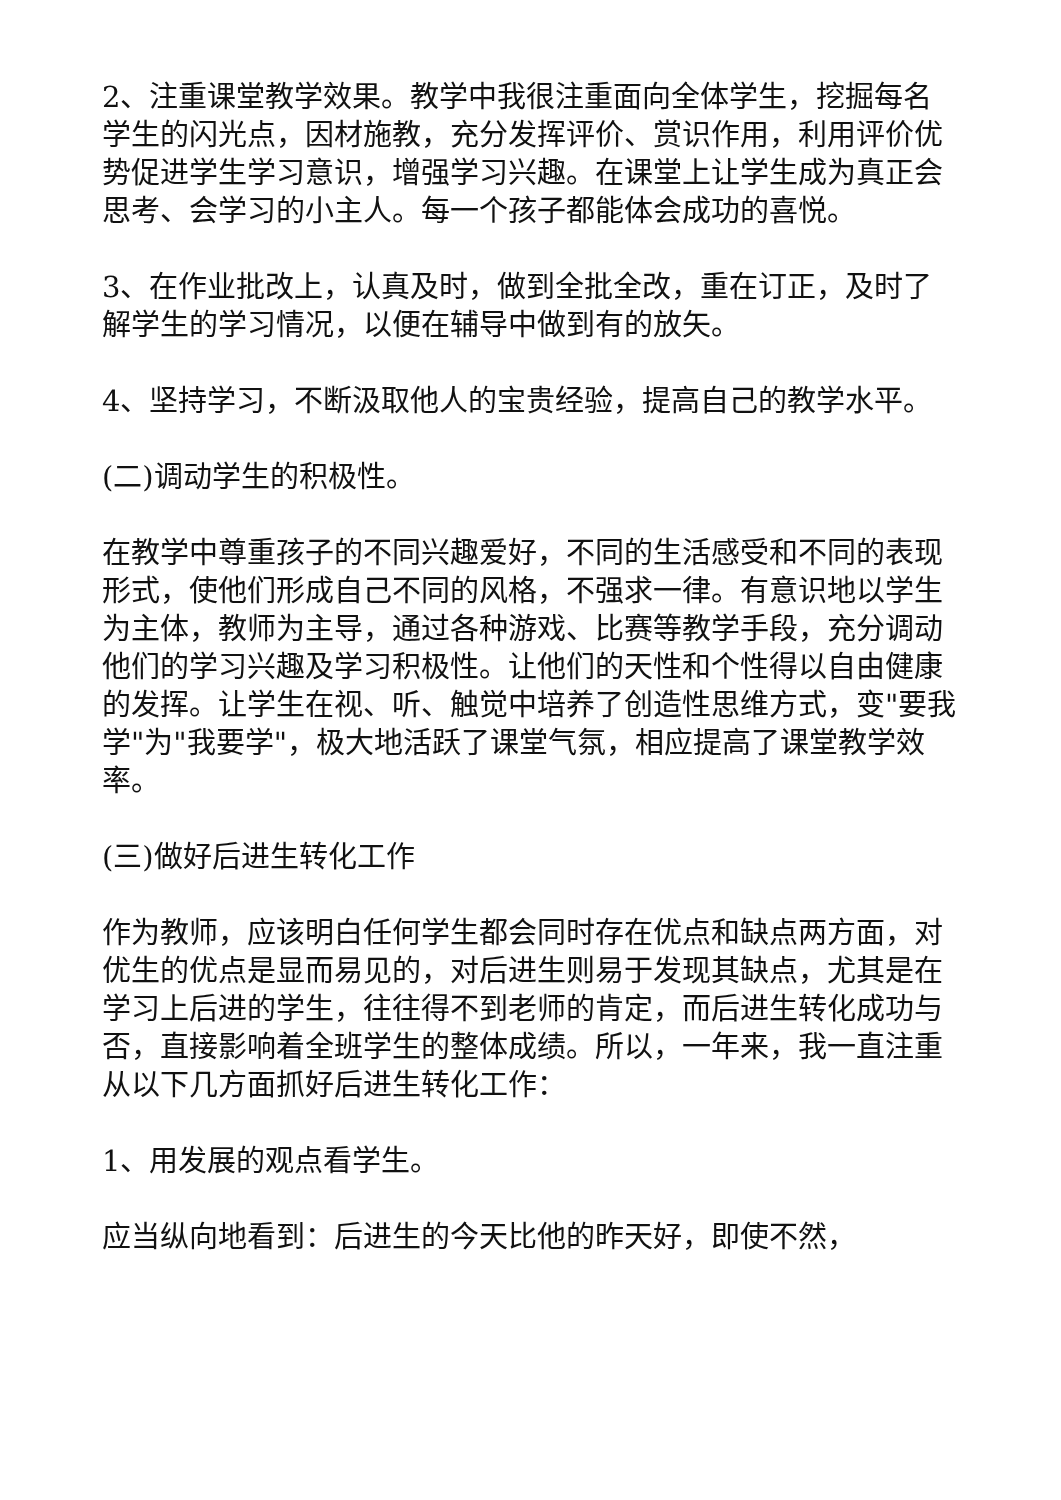2、注重课堂教学效果。教学中我很注重面向全体学生，挖掘每名学生的闪光点，因材施教，充分发挥评价、赏识作用，利用评价优势促进学生学习意识，增强学习兴趣。在课堂上让学生成为真正会思考、会学习的小主人。每一个孩子都能体会成功的喜悦。
3、在作业批改上，认真及时，做到全批全改，重在订正，及时了解学生的学习情况，以便在辅导中做到有的放矢。
4、坚持学习，不断汲取他人的宝贵经验，提高自己的教学水平。
(二)调动学生的积极性。
在教学中尊重孩子的不同兴趣爱好，不同的生活感受和不同的表现形式，使他们形成自己不同的风格，不强求一律。有意识地以学生为主体，教师为主导，通过各种游戏、比赛等教学手段，充分调动他们的学习兴趣及学习积极性。让他们的天性和个性得以自由健康的发挥。让学生在视、听、触觉中培养了创造性思维方式，变"要我学"为"我要学"，极大地活跃了课堂气氛，相应提高了课堂教学效率。
(三)做好后进生转化工作
作为教师，应该明白任何学生都会同时存在优点和缺点两方面，对优生的优点是显而易见的，对后进生则易于发现其缺点，尤其是在学习上后进的学生，往往得不到老师的肯定，而后进生转化成功与否，直接影响着全班学生的整体成绩。所以，一年来，我一直注重从以下几方面抓好后进生转化工作：
1、用发展的观点看学生。
应当纵向地看到：后进生的今天比他的昨天好，即使不然，